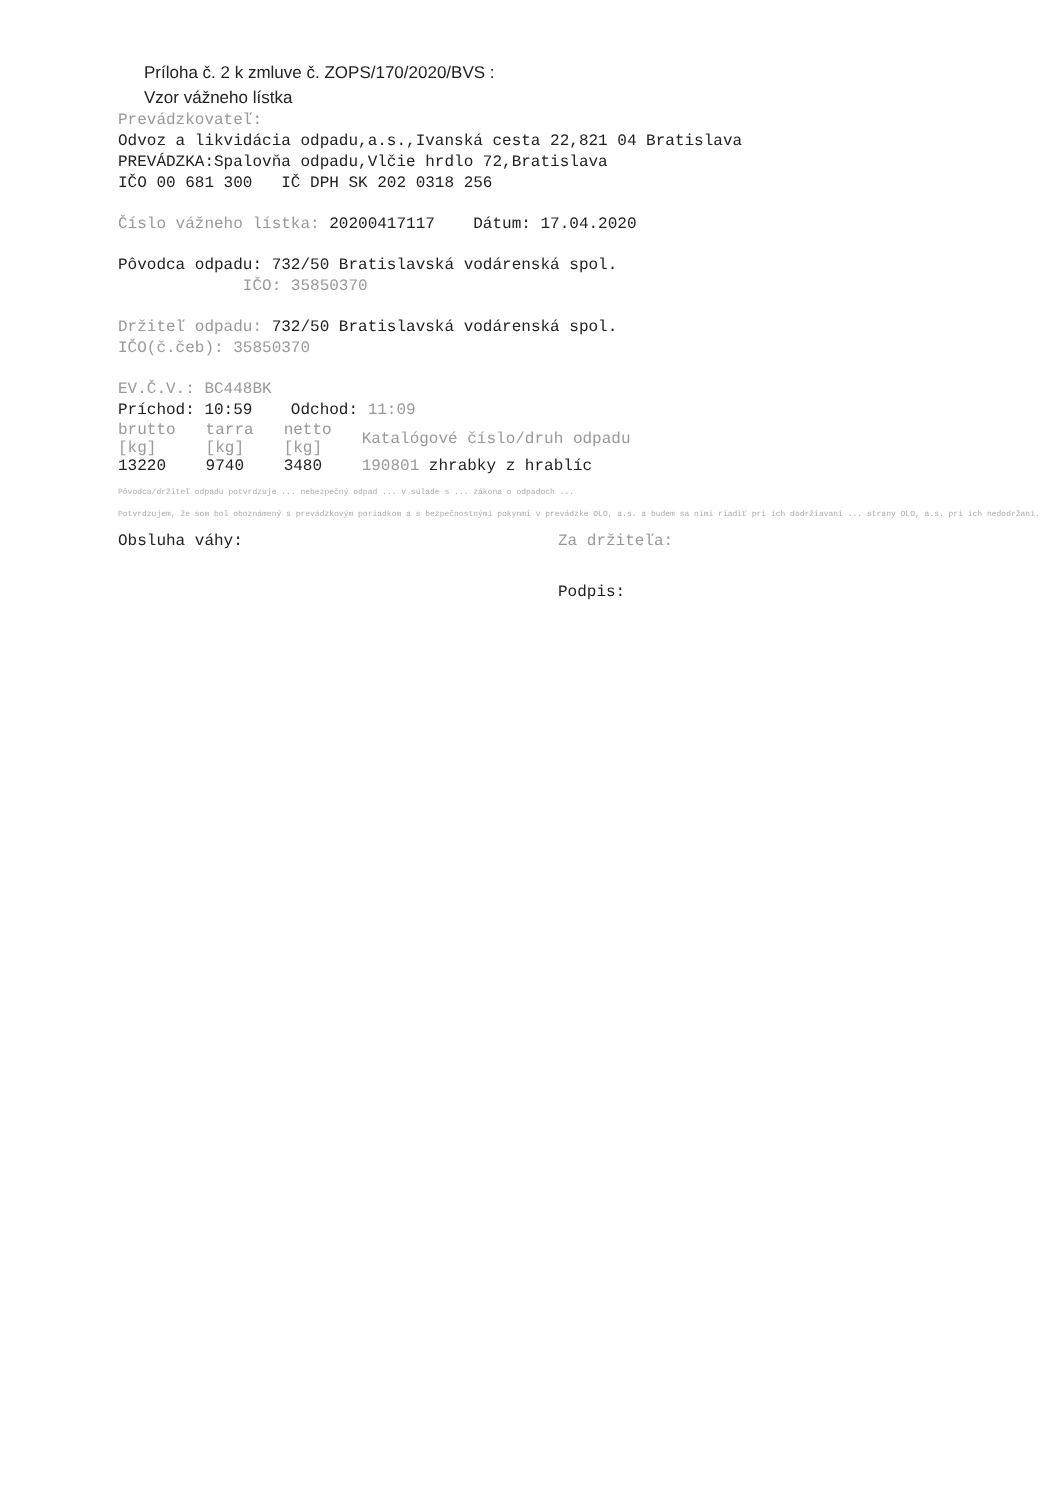Príloha č. 2 k zmluve č. ZOPS/170/2020/BVS :
Vzor vážneho lístka
Prevádzkovateľ:
Odvoz a likvidácia odpadu,a.s.,Ivanská cesta 22,821 04 Bratislava
PREVÁDZKA:Spalovňa odpadu,Vlčie hrdlo 72,Bratislava
IČO 00 681 300 IČ DPH SK 202 0318 256
Číslo vážneho lístka: 20200417117 Dátum: 17.04.2020
Pôvodca odpadu: 732/50 Bratislavská vodárenská spol.
IČO: 35850370
Držiteľ odpadu: 732/50 Bratislavská vodárenská spol.
IČO(č.čeb): 35850370
EV.Č.V.: BC448BK
Príchod: 10:59 Odchod: 11:09
| brutto [kg] | tarra [kg] | netto [kg] | Katalógové číslo/druh odpadu |
| --- | --- | --- | --- |
| 13220 | 9740 | 3480 | 190801 zhrabky z hrablíc |
Pôvodca/držiteľ odpadu potvrdzuje ... nebezpečný odpad ... v súlade s ... zákona o odpadoch ...
Potvrdzujem, že som bol oboznámený s prevádzkovým poriadkom a s bezpečnostnými pokynmi v prevádzke OLO, a.s. a budem sa nimi riadiť pri ich dodržiavaní ... strany OLO, a.s. pri ich nedodržaní.
Obsluha váhy: Za držiteľa:
Podpis: